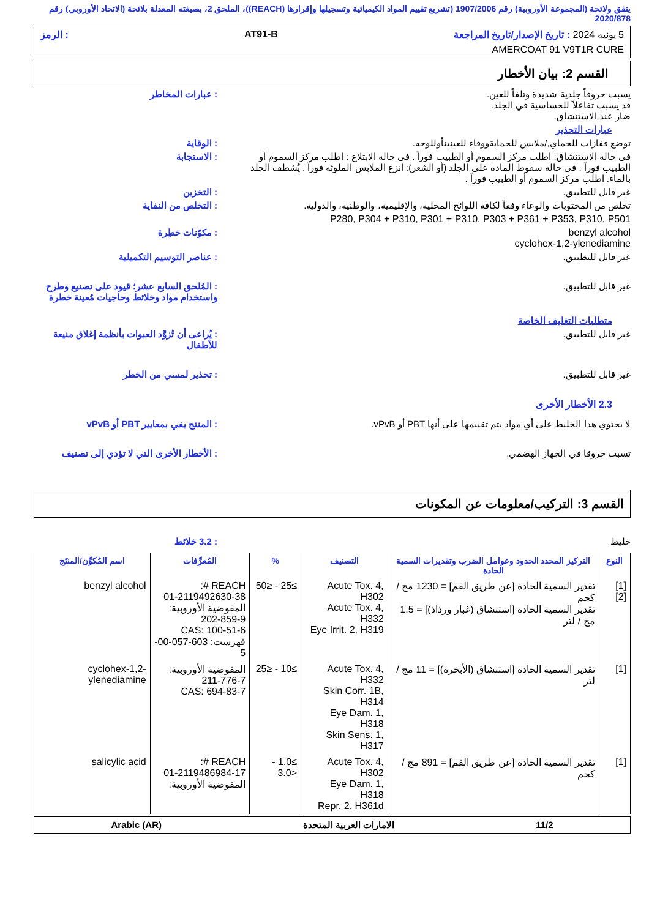يتفق ولائحة (المجموعة الأوروبية) رقم 1907/2006 (تشريع تقييم المواد الكيميائية وتسجيلها وإقرارها (REACH))، الملحق 2، بصيغته المعدلة بلائحة (الاتحاد الأوروبي) رقم 2020/878
5 يونيه 2024 : تاريخ الإصدار/تاريخ المراجعة AT91-B: الرمز
AMERCOAT 91 V9T1R CURE
القسم 2: بيان الأخطار
يسبب حروقاً جلدية شديدة وتلفاً للعين.
قد يسبب تفاعلاً للحساسية في الجلد.
ضار عند الاستنشاق.
: عبارات المخاطر
عبارات التحذير
توضع قفازات للحماي,/ملابس للحمايةووقاء للعينينأوللوجه.
: الوقاية
في حالة الاستنشاق: اطلب مركز السموم أو الطبيب فوراً . في حالة الابتلاع : اطلب مركز السموم أو الطبيب فوراً . في حالة سقوط المادة على الجلد (أو الشعر): انزع الملابس الملوثة فوراً . يُشطف الجلد بالماء. اطلب مركز السموم أو الطبيب فوراً .
: الاستجابة
غير قابل للتطبيق. : التخزين
تخلص من المحتويات والوعاء وفقاً لكافة اللوائح المحلية، والإقليمية، والوطنية، والدولية.
: التخلص من النفاية
P280, P304 + P310, P301 + P310, P303 + P361 + P353, P310, P501
benzyl alcohol
cyclohex-1,2-ylenediamine
: مكوّنات خطِرة
غير قابل للتطبيق. : عناصر التوسيم التكميلية
غير قابل للتطبيق. : المُلحق السابع عشر؛ قيود على تصنيع وطرح واستخدام مواد وخلائط وحاجيات مُعينة خطرة
متطلبات التغليف الخاصة
غير قابل للتطبيق. : يُراعى أن تُزوَّد العبوات بأنظمة إغلاق منيعة للأطفال
غير قابل للتطبيق. : تحذير لمسي من الخطر
2.3 الأخطار الأخرى
لا يحتوي هذا الخليط على أي مواد يتم تقييمها على أنها PBT أو vPvB.
: المنتج يفي بمعايير PBT أو vPvB
تسبب حروقا في الجهاز الهضمي. : الأخطار الأخرى التي لا تؤدي إلى تصنيف
القسم 3: التركيب/معلومات عن المكونات
خليط : 3.2 خلائط
| النوع | التركيز المحدد الحدود وعوامل الضرب وتقديرات السمية الحادة | التصنيف | % | المُعرِّفات | اسم المُكوِّن/المنتَج |
| --- | --- | --- | --- | --- | --- |
| [1] [2] | تقدير السمية الحادة [عن طريق الفم] = 1230 مج / كجم تقدير السمية الحادة [استنشاق (غبار ورذاذ)] = 1.5 مج / لتر | Acute Tox. 4, H302 Acute Tox. 4, H332 Eye Irrit. 2, H319 | ≥25 - ≤50 | REACH #: 01-2119492630-38 المفوضية الأوروبية: 202-859-9 CAS: 100-51-6 فهرست: 603-057-00-5 | benzyl alcohol |
| [1] | تقدير السمية الحادة [استنشاق (الأبخرة)] = 11 مج / لتر | Acute Tox. 4, H332 Skin Corr. 1B, H314 Eye Dam. 1, H318 Skin Sens. 1, H317 | ≥10 - ≤25 | المفوضية الأوروبية: 211-776-7 CAS: 694-83-7 | cyclohex-1,2-ylenediamine |
| [1] | تقدير السمية الحادة [عن طريق الفم] = 891 مج / كجم | Acute Tox. 4, H302 Eye Dam. 1, H318 Repr. 2, H361d | ≥1.0 - <3.0 | REACH #: 01-2119486984-17 المفوضية الأوروبية: | salicylic acid |
11/2 الامارات العربية المتحدة Arabic (AR)